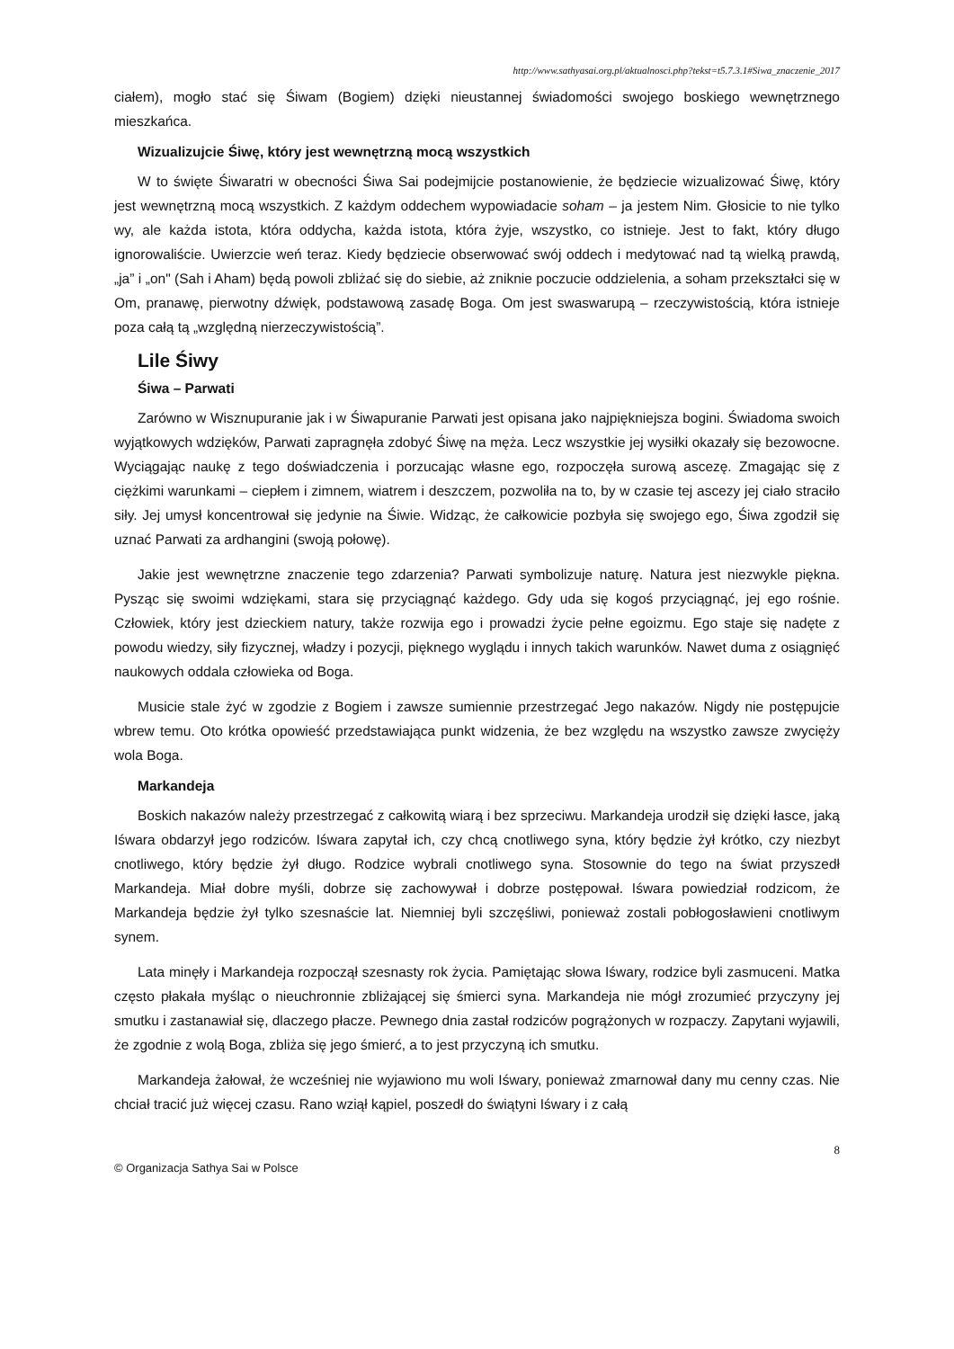http://www.sathyasai.org.pl/aktualnosci.php?tekst=t5.7.3.1#Siwa_znaczenie_2017
ciałem), mogło stać się Śiwam (Bogiem) dzięki nieustannej świadomości swojego boskiego wewnętrznego mieszkańca.
Wizualizujcie Śiwę, który jest wewnętrzną mocą wszystkich
W to święte Śiwaratri w obecności Śiwa Sai podejmijcie postanowienie, że będziecie wizualizować Śiwę, który jest wewnętrzną mocą wszystkich. Z każdym oddechem wypowiadacie soham – ja jestem Nim. Głosicie to nie tylko wy, ale każda istota, która oddycha, każda istota, która żyje, wszystko, co istnieje. Jest to fakt, który długo ignorowaliście. Uwierzcie weń teraz. Kiedy będziecie obserwować swój oddech i medytować nad tą wielką prawdą, „ja” i „on" (Sah i Aham) będą powoli zbliżać się do siebie, aż zniknie poczucie oddzielenia, a soham przekształci się w Om, pranawę, pierwotny dźwięk, podstawową zasadę Boga. Om jest swaswarupą – rzeczywistością, która istnieje poza całą tą „względną nierzeczywistością”.
Lile Śiwy
Śiwa – Parwati
Zarówno w Wisznupuranie jak i w Śiwapuranie Parwati jest opisana jako najpiękniejsza bogini. Świadoma swoich wyjątkowych wdzięków, Parwati zapragnęła zdobyć Śiwę na męża. Lecz wszystkie jej wysiłki okazały się bezowocne. Wyciągając naukę z tego doświadczenia i porzucając własne ego, rozpoczęła surową ascezę. Zmagając się z ciężkimi warunkami – ciepłem i zimnem, wiatrem i deszczem, pozwoliła na to, by w czasie tej ascezy jej ciało straciło siły. Jej umysł koncentrował się jedynie na Śiwie. Widząc, że całkowicie pozbyła się swojego ego, Śiwa zgodził się uznać Parwati za ardhangini (swoją połowę).
Jakie jest wewnętrzne znaczenie tego zdarzenia? Parwati symbolizuje naturę. Natura jest niezwykle piękna. Pysząc się swoimi wdziękami, stara się przyciągnąć każdego. Gdy uda się kogoś przyciągnąć, jej ego rośnie. Człowiek, który jest dzieckiem natury, także rozwija ego i prowadzi życie pełne egoizmu. Ego staje się nadęte z powodu wiedzy, siły fizycznej, władzy i pozycji, pięknego wyglądu i innych takich warunków. Nawet duma z osiągnięć naukowych oddala człowieka od Boga.
Musicie stale żyć w zgodzie z Bogiem i zawsze sumiennie przestrzegać Jego nakazów. Nigdy nie postępujcie wbrew temu. Oto krótka opowieść przedstawiająca punkt widzenia, że bez względu na wszystko zawsze zwycięży wola Boga.
Markandeja
Boskich nakazów należy przestrzegać z całkowitą wiarą i bez sprzeciwu. Markandeja urodził się dzięki łasce, jaką Iśwara obdarzył jego rodziców. Iśwara zapytał ich, czy chcą cnotliwego syna, który będzie żył krótko, czy niezbyt cnotliwego, który będzie żył długo. Rodzice wybrali cnotliwego syna. Stosownie do tego na świat przyszedł Markandeja. Miał dobre myśli, dobrze się zachowywał i dobrze postępował. Iśwara powiedział rodzicom, że Markandeja będzie żył tylko szesnaście lat. Niemniej byli szczęśliwi, ponieważ zostali pobłogosławieni cnotliwym synem.
Lata minęły i Markandeja rozpoczął szesnasty rok życia. Pamiętając słowa Iśwary, rodzice byli zasmuceni. Matka często płakała myśląc o nieuchronnie zbliżającej się śmierci syna. Markandeja nie mógł zrozumieć przyczyny jej smutku i zastanawiał się, dlaczego płacze. Pewnego dnia zastał rodziców pogrążonych w rozpaczy. Zapytani wyjawili, że zgodnie z wolą Boga, zbliża się jego śmierć, a to jest przyczyną ich smutku.
Markandeja żałował, że wcześniej nie wyjawiono mu woli Iśwary, ponieważ zmarnował dany mu cenny czas. Nie chciał tracić już więcej czasu. Rano wziął kąpiel, poszedł do świątyni Iśwary i z całą
8
© Organizacja Sathya Sai w Polsce